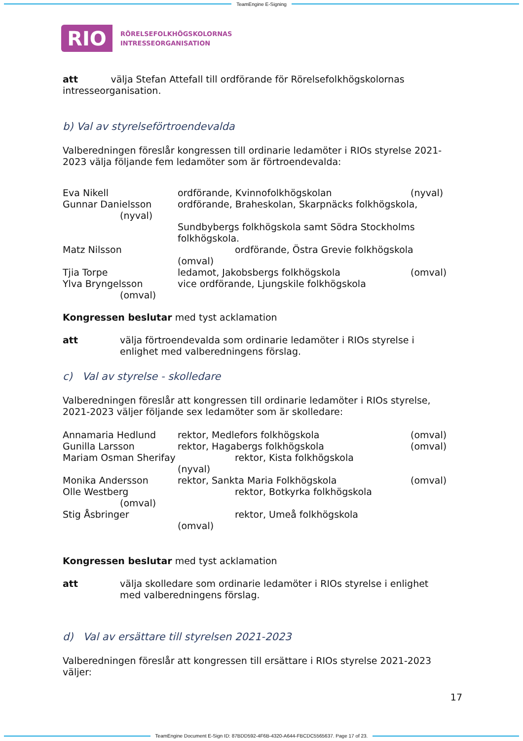TeamEngine E-Signing
RIO
RÖRELSEFOLKHÖGSKOLORNAS
INTRESSEORGANISATION
att välja Stefan Attefall till ordförande för Rörelsefolkhögskolornas intresseorganisation.
b) Val av styrelseförtroendevalda
Valberedningen föreslår kongressen till ordinarie ledamöter i RIOs styrelse 2021-2023 välja följande fem ledamöter som är förtroendevalda:
Eva Nikell ordförande, Kvinnofolkhögskolan (nyval)
Gunnar Danielsson
(nyval) ordförande, Braheskolan, Skarpnäcks folkhögskola,
Sundbybergs folkhögskola samt Södra Stockholms folkhögskola.
Matz Nilsson ordförande, Östra Grevie folkhögskola
(omval)
Tjia Torpe ledamot, Jakobsbergs folkhögskola (omval)
Ylva Bryngelsson
(omval) vice ordförande, Ljungskile folkhögskola
Kongressen beslutar med tyst acklamation
att välja förtroendevalda som ordinarie ledamöter i RIOs styrelse i enlighet med valberedningens förslag.
c) Val av styrelse - skolledare
Valberedningen föreslår att kongressen till ordinarie ledamöter i RIOs styrelse, 2021-2023 väljer följande sex ledamöter som är skolledare:
Annamaria Hedlund rektor, Medlefors folkhögskola (omval)
Gunilla Larsson rektor, Hagabergs folkhögskola (omval)
Mariam Osman Sherifay rektor, Kista folkhögskola
(nyval)
Monika Andersson rektor, Sankta Maria Folkhögskola (omval)
Olle Westberg
(omval) rektor, Botkyrka folkhögskola
Stig Åsbringer rektor, Umeå folkhögskola
(omval)
Kongressen beslutar med tyst acklamation
att välja skolledare som ordinarie ledamöter i RIOs styrelse i enlighet med valberedningens förslag.
d) Val av ersättare till styrelsen 2021-2023
Valberedningen föreslår att kongressen till ersättare i RIOs styrelse 2021-2023 väljer:
17
TeamEngine Document E-Sign ID: 87BDD592-4F6B-4320-A644-FBCDC5565637. Page 17 of 23.